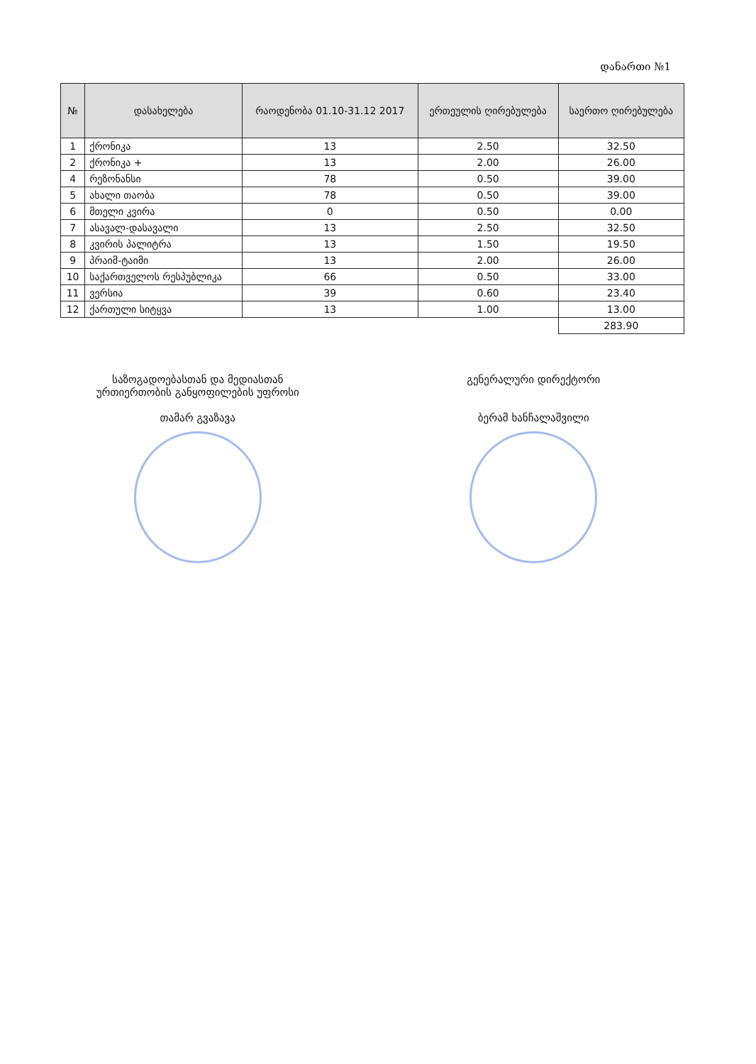დანართი №1
| № | დასახელება | რაოდენობა 01.10-31.12 2017 | ერთეულის ღირებულება | საერთო ღირებულება |
| --- | --- | --- | --- | --- |
| 1 | ქრონიკა | 13 | 2.50 | 32.50 |
| 2 | ქრონიკა + | 13 | 2.00 | 26.00 |
| 4 | რეზონანსი | 78 | 0.50 | 39.00 |
| 5 | ახალი თაობა | 78 | 0.50 | 39.00 |
| 6 | მთელი კვირა | 0 | 0.50 | 0.00 |
| 7 | ასავალ-დასავალი | 13 | 2.50 | 32.50 |
| 8 | კვირის პალიტრა | 13 | 1.50 | 19.50 |
| 9 | პრაიმ-ტაიმი | 13 | 2.00 | 26.00 |
| 10 | საქართველოს რესპუბლიკა | 66 | 0.50 | 33.00 |
| 11 | ვერსია | 39 | 0.60 | 23.40 |
| 12 | ქართული სიტყვა | 13 | 1.00 | 13.00 |
| | | | | 283.90 |
საზოგადოებასთან და მედიასთან
ურთიერთობის განყოფილების უფროსი
თამარ გვაზავა
გენერალური დირექტორი
ბერამ ხანჩალაშვილი